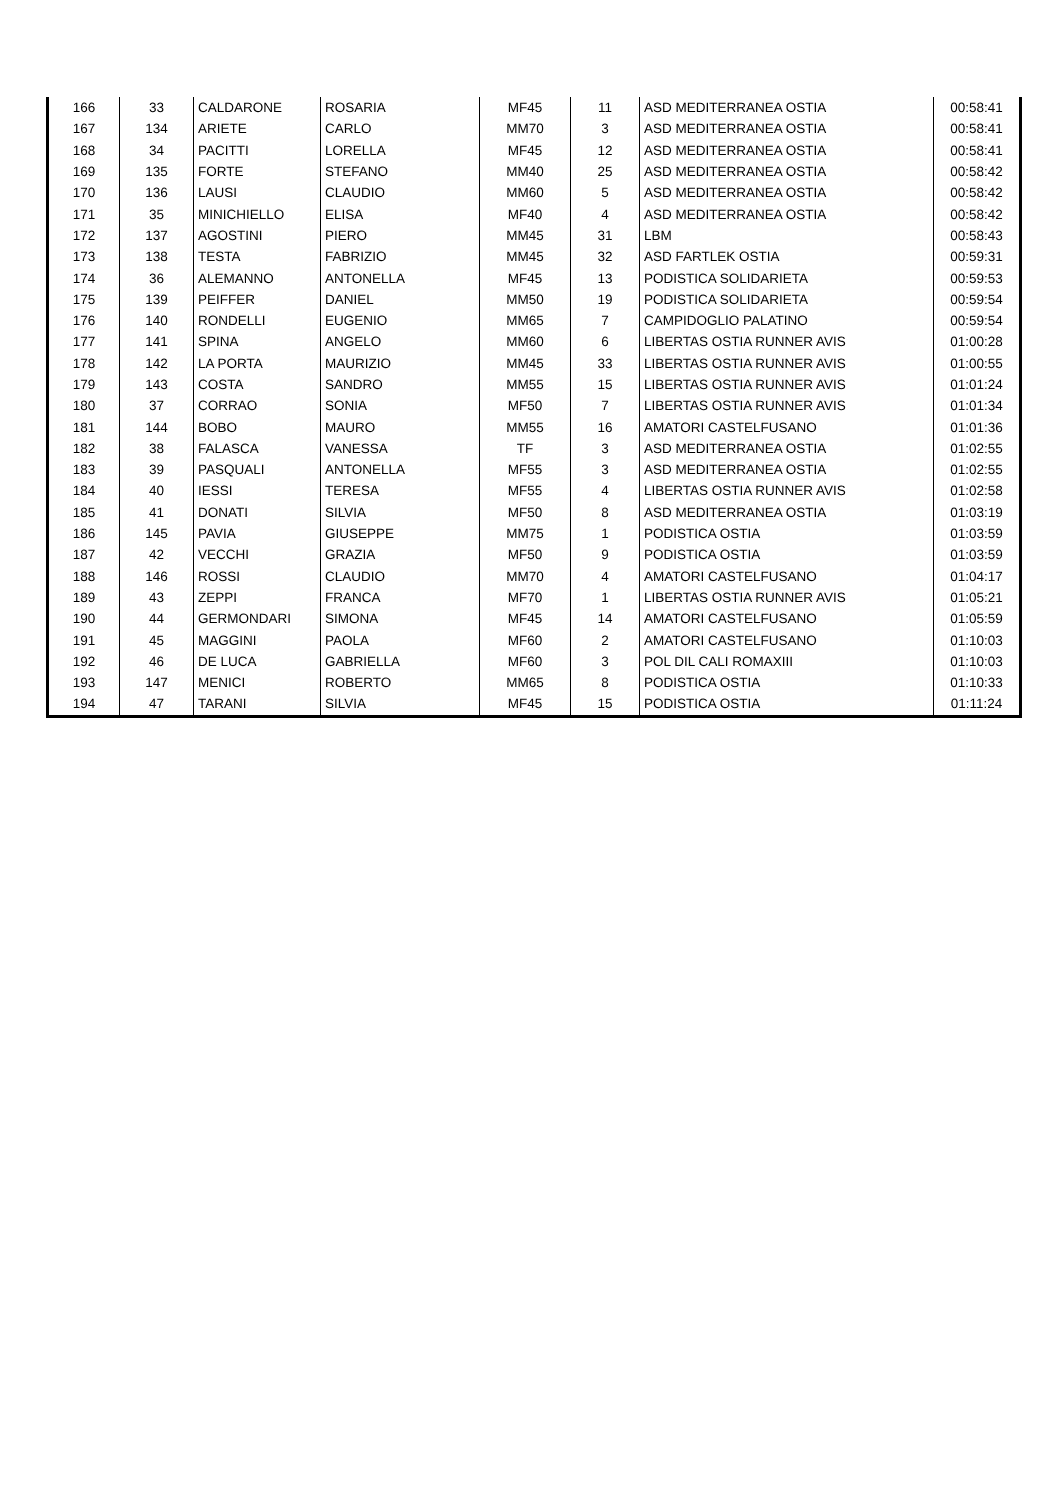| 166 | 33 | CALDARONE | ROSARIA | MF45 | 11 | ASD MEDITERRANEA OSTIA | 00:58:41 |
| 167 | 134 | ARIETE | CARLO | MM70 | 3 | ASD MEDITERRANEA OSTIA | 00:58:41 |
| 168 | 34 | PACITTI | LORELLA | MF45 | 12 | ASD MEDITERRANEA OSTIA | 00:58:41 |
| 169 | 135 | FORTE | STEFANO | MM40 | 25 | ASD MEDITERRANEA OSTIA | 00:58:42 |
| 170 | 136 | LAUSI | CLAUDIO | MM60 | 5 | ASD MEDITERRANEA OSTIA | 00:58:42 |
| 171 | 35 | MINICHIELLO | ELISA | MF40 | 4 | ASD MEDITERRANEA OSTIA | 00:58:42 |
| 172 | 137 | AGOSTINI | PIERO | MM45 | 31 | LBM | 00:58:43 |
| 173 | 138 | TESTA | FABRIZIO | MM45 | 32 | ASD FARTLEK OSTIA | 00:59:31 |
| 174 | 36 | ALEMANNO | ANTONELLA | MF45 | 13 | PODISTICA SOLIDARIETA | 00:59:53 |
| 175 | 139 | PEIFFER | DANIEL | MM50 | 19 | PODISTICA SOLIDARIETA | 00:59:54 |
| 176 | 140 | RONDELLI | EUGENIO | MM65 | 7 | CAMPIDOGLIO PALATINO | 00:59:54 |
| 177 | 141 | SPINA | ANGELO | MM60 | 6 | LIBERTAS OSTIA RUNNER AVIS | 01:00:28 |
| 178 | 142 | LA PORTA | MAURIZIO | MM45 | 33 | LIBERTAS OSTIA RUNNER AVIS | 01:00:55 |
| 179 | 143 | COSTA | SANDRO | MM55 | 15 | LIBERTAS OSTIA RUNNER AVIS | 01:01:24 |
| 180 | 37 | CORRAO | SONIA | MF50 | 7 | LIBERTAS OSTIA RUNNER AVIS | 01:01:34 |
| 181 | 144 | BOBO | MAURO | MM55 | 16 | AMATORI CASTELFUSANO | 01:01:36 |
| 182 | 38 | FALASCA | VANESSA | TF | 3 | ASD MEDITERRANEA OSTIA | 01:02:55 |
| 183 | 39 | PASQUALI | ANTONELLA | MF55 | 3 | ASD MEDITERRANEA OSTIA | 01:02:55 |
| 184 | 40 | IESSI | TERESA | MF55 | 4 | LIBERTAS OSTIA RUNNER AVIS | 01:02:58 |
| 185 | 41 | DONATI | SILVIA | MF50 | 8 | ASD MEDITERRANEA OSTIA | 01:03:19 |
| 186 | 145 | PAVIA | GIUSEPPE | MM75 | 1 | PODISTICA OSTIA | 01:03:59 |
| 187 | 42 | VECCHI | GRAZIA | MF50 | 9 | PODISTICA OSTIA | 01:03:59 |
| 188 | 146 | ROSSI | CLAUDIO | MM70 | 4 | AMATORI CASTELFUSANO | 01:04:17 |
| 189 | 43 | ZEPPI | FRANCA | MF70 | 1 | LIBERTAS OSTIA RUNNER AVIS | 01:05:21 |
| 190 | 44 | GERMONDARI | SIMONA | MF45 | 14 | AMATORI CASTELFUSANO | 01:05:59 |
| 191 | 45 | MAGGINI | PAOLA | MF60 | 2 | AMATORI CASTELFUSANO | 01:10:03 |
| 192 | 46 | DE LUCA | GABRIELLA | MF60 | 3 | POL DIL CALI ROMAXIII | 01:10:03 |
| 193 | 147 | MENICI | ROBERTO | MM65 | 8 | PODISTICA OSTIA | 01:10:33 |
| 194 | 47 | TARANI | SILVIA | MF45 | 15 | PODISTICA OSTIA | 01:11:24 |